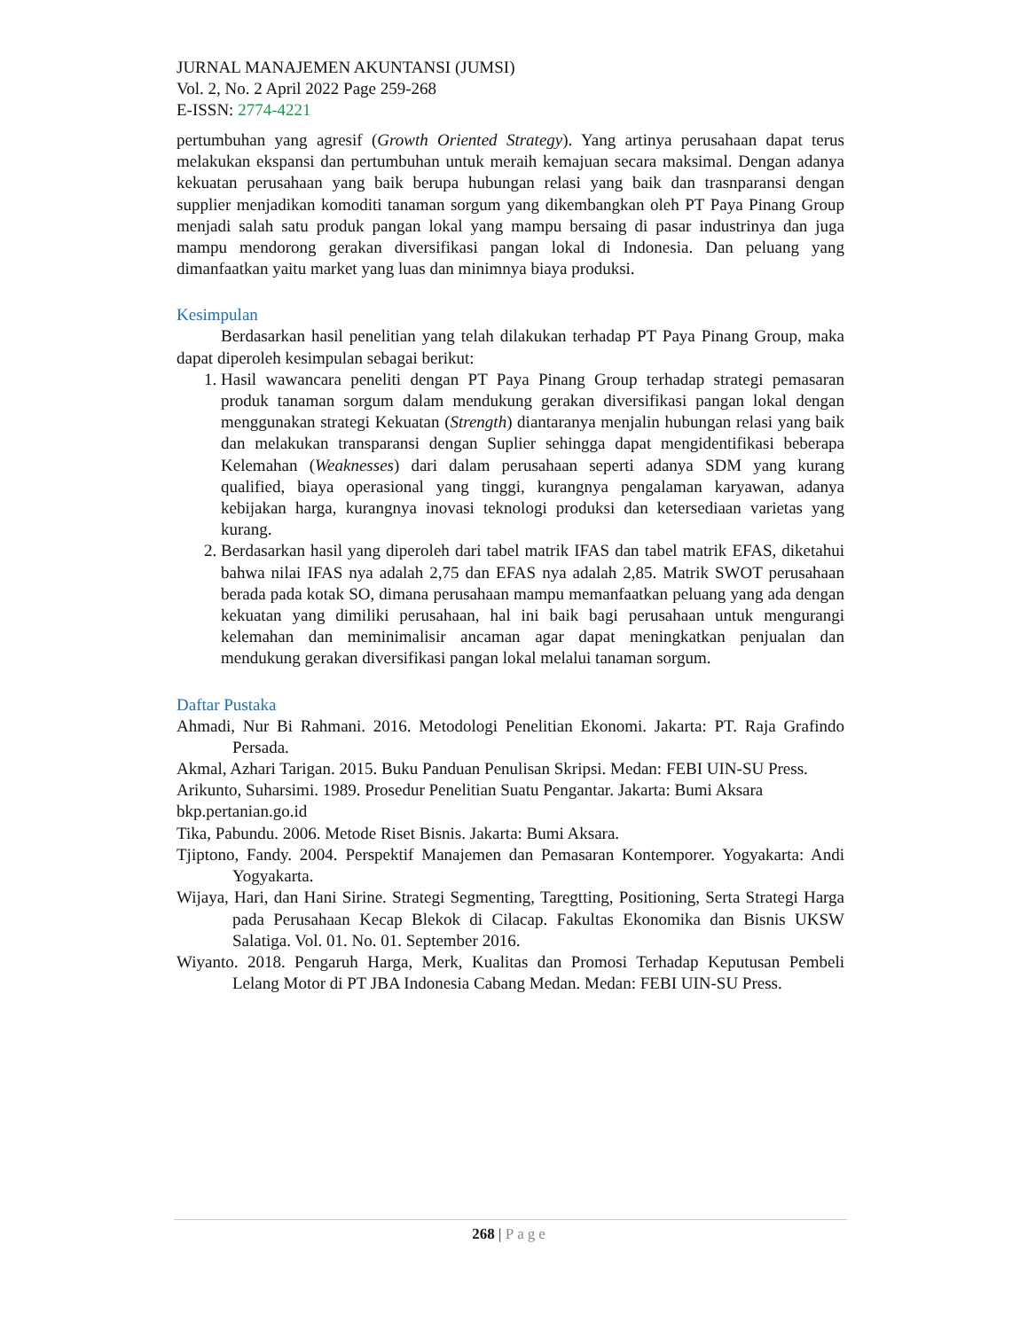JURNAL MANAJEMEN AKUNTANSI (JUMSI)
Vol. 2, No. 2 April 2022 Page 259-268
E-ISSN: 2774-4221
pertumbuhan yang agresif (Growth Oriented Strategy). Yang artinya perusahaan dapat terus melakukan ekspansi dan pertumbuhan untuk meraih kemajuan secara maksimal. Dengan adanya kekuatan perusahaan yang baik berupa hubungan relasi yang baik dan trasnparansi dengan supplier menjadikan komoditi tanaman sorgum yang dikembangkan oleh PT Paya Pinang Group menjadi salah satu produk pangan lokal yang mampu bersaing di pasar industrinya dan juga mampu mendorong gerakan diversifikasi pangan lokal di Indonesia. Dan peluang yang dimanfaatkan yaitu market yang luas dan minimnya biaya produksi.
Kesimpulan
Berdasarkan hasil penelitian yang telah dilakukan terhadap PT Paya Pinang Group, maka dapat diperoleh kesimpulan sebagai berikut:
1. Hasil wawancara peneliti dengan PT Paya Pinang Group terhadap strategi pemasaran produk tanaman sorgum dalam mendukung gerakan diversifikasi pangan lokal dengan menggunakan strategi Kekuatan (Strength) diantaranya menjalin hubungan relasi yang baik dan melakukan transparansi dengan Suplier sehingga dapat mengidentifikasi beberapa Kelemahan (Weaknesses) dari dalam perusahaan seperti adanya SDM yang kurang qualified, biaya operasional yang tinggi, kurangnya pengalaman karyawan, adanya kebijakan harga, kurangnya inovasi teknologi produksi dan ketersediaan varietas yang kurang.
2. Berdasarkan hasil yang diperoleh dari tabel matrik IFAS dan tabel matrik EFAS, diketahui bahwa nilai IFAS nya adalah 2,75 dan EFAS nya adalah 2,85. Matrik SWOT perusahaan berada pada kotak SO, dimana perusahaan mampu memanfaatkan peluang yang ada dengan kekuatan yang dimiliki perusahaan, hal ini baik bagi perusahaan untuk mengurangi kelemahan dan meminimalisir ancaman agar dapat meningkatkan penjualan dan mendukung gerakan diversifikasi pangan lokal melalui tanaman sorgum.
Daftar Pustaka
Ahmadi, Nur Bi Rahmani. 2016. Metodologi Penelitian Ekonomi. Jakarta: PT. Raja Grafindo Persada.
Akmal, Azhari Tarigan. 2015. Buku Panduan Penulisan Skripsi. Medan: FEBI UIN-SU Press.
Arikunto, Suharsimi. 1989. Prosedur Penelitian Suatu Pengantar. Jakarta: Bumi Aksara
bkp.pertanian.go.id
Tika, Pabundu. 2006. Metode Riset Bisnis. Jakarta: Bumi Aksara.
Tjiptono, Fandy. 2004. Perspektif Manajemen dan Pemasaran Kontemporer. Yogyakarta: Andi Yogyakarta.
Wijaya, Hari, dan Hani Sirine. Strategi Segmenting, Taregtting, Positioning, Serta Strategi Harga pada Perusahaan Kecap Blekok di Cilacap. Fakultas Ekonomika dan Bisnis UKSW Salatiga. Vol. 01. No. 01. September 2016.
Wiyanto. 2018. Pengaruh Harga, Merk, Kualitas dan Promosi Terhadap Keputusan Pembeli Lelang Motor di PT JBA Indonesia Cabang Medan. Medan: FEBI UIN-SU Press.
268 | Page